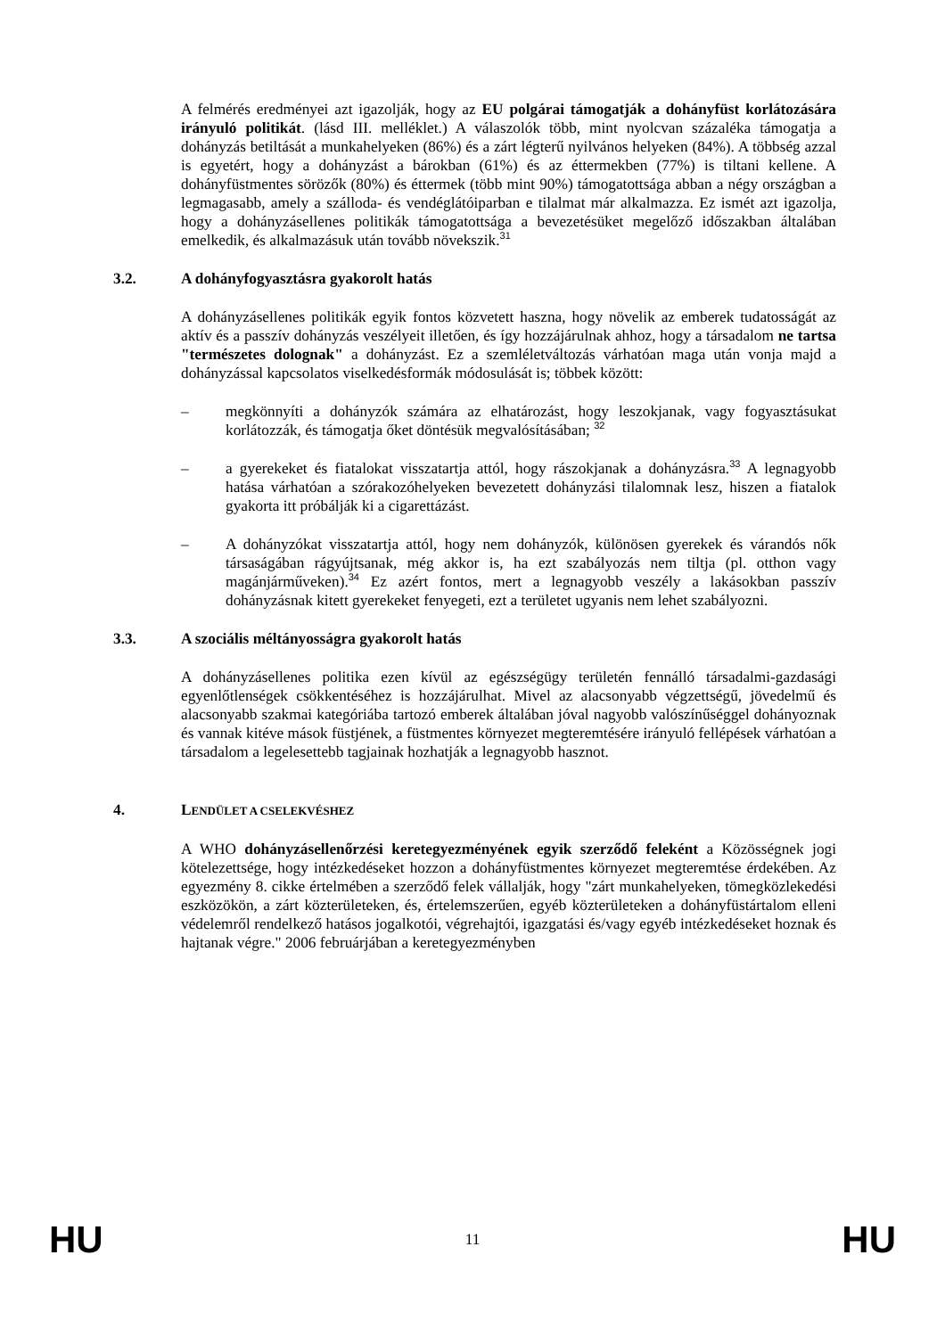A felmérés eredményei azt igazolják, hogy az EU polgárai támogatják a dohányfüst korlátozására irányuló politikát. (lásd III. melléklet.) A válaszolók több, mint nyolcvan százaléka támogatja a dohányzás betiltását a munkahelyeken (86%) és a zárt légterű nyilvános helyeken (84%). A többség azzal is egyetért, hogy a dohányzást a bárokban (61%) és az éttermekben (77%) is tiltani kellene. A dohányfüstmentes sörözők (80%) és éttermek (több mint 90%) támogatottsága abban a négy országban a legmagasabb, amely a szálloda- és vendéglátóiparban e tilalmat már alkalmazza. Ez ismét azt igazolja, hogy a dohányzásellenes politikák támogatottsága a bevezetésüket megelőző időszakban általában emelkedik, és alkalmazásuk után tovább növekszik.<sup>31</sup>
3.2. A dohányfogyasztásra gyakorolt hatás
A dohányzásellenes politikák egyik fontos közvetett haszna, hogy növelik az emberek tudatosságát az aktív és a passzív dohányzás veszélyeit illetően, és így hozzájárulnak ahhoz, hogy a társadalom ne tartsa "természetes dolognak" a dohányzást. Ez a szemléletváltozás várhatóan maga után vonja majd a dohányzással kapcsolatos viselkedésformák módosulását is; többek között:
– megkönnyíti a dohányzók számára az elhatározást, hogy leszokjanak, vagy fogyasztásukat korlátozzák, és támogatja őket döntésük megvalósításában; <sup>32</sup>
– a gyerekeket és fiatalokat visszatartja attól, hogy rászokjanak a dohányzásra.<sup>33</sup> A legnagyobb hatása várhatóan a szórakozóhelyeken bevezetett dohányzási tilalomnak lesz, hiszen a fiatalok gyakorta itt próbálják ki a cigarettázást.
– A dohányzókat visszatartja attól, hogy nem dohányzók, különösen gyerekek és várandós nők társaságában rágyújtsanak, még akkor is, ha ezt szabályozás nem tiltja (pl. otthon vagy magánjárműveken).<sup>34</sup> Ez azért fontos, mert a legnagyobb veszély a lakásokban passzív dohányzásnak kitett gyerekeket fenyegeti, ezt a területet ugyanis nem lehet szabályozni.
3.3. A szociális méltányosságra gyakorolt hatás
A dohányzásellenes politika ezen kívül az egészségügy területén fennálló társadalmi-gazdasági egyenlőtlenségek csökkentéséhez is hozzájárulhat. Mivel az alacsonyabb végzettségű, jövedelmű és alacsonyabb szakmai kategóriába tartozó emberek általában jóval nagyobb valószínűséggel dohányoznak és vannak kitéve mások füstjének, a füstmentes környezet megteremtésére irányuló fellépések várhatóan a társadalom a legelesettebb tagjainak hozhatják a legnagyobb hasznot.
4. LENDÜLET A CSELEKVÉSHEZ
A WHO dohányzásellenőrzési keretegyezményének egyik szerződő feleként a Közösségnek jogi kötelezettsége, hogy intézkedéseket hozzon a dohányfüstmentes környezet megteremtése érdekében. Az egyezmény 8. cikke értelmében a szerződő felek vállalják, hogy "zárt munkahelyeken, tömegközlekedési eszközökön, a zárt közterületeken, és, értelemszerűen, egyéb közterületeken a dohányfüstártalom elleni védelemről rendelkező hatásos jogalkotói, végrehajtói, igazgatási és/vagy egyéb intézkedéseket hoznak és hajtanak végre." 2006 februárjában a keretegyezményben
HU 11 HU